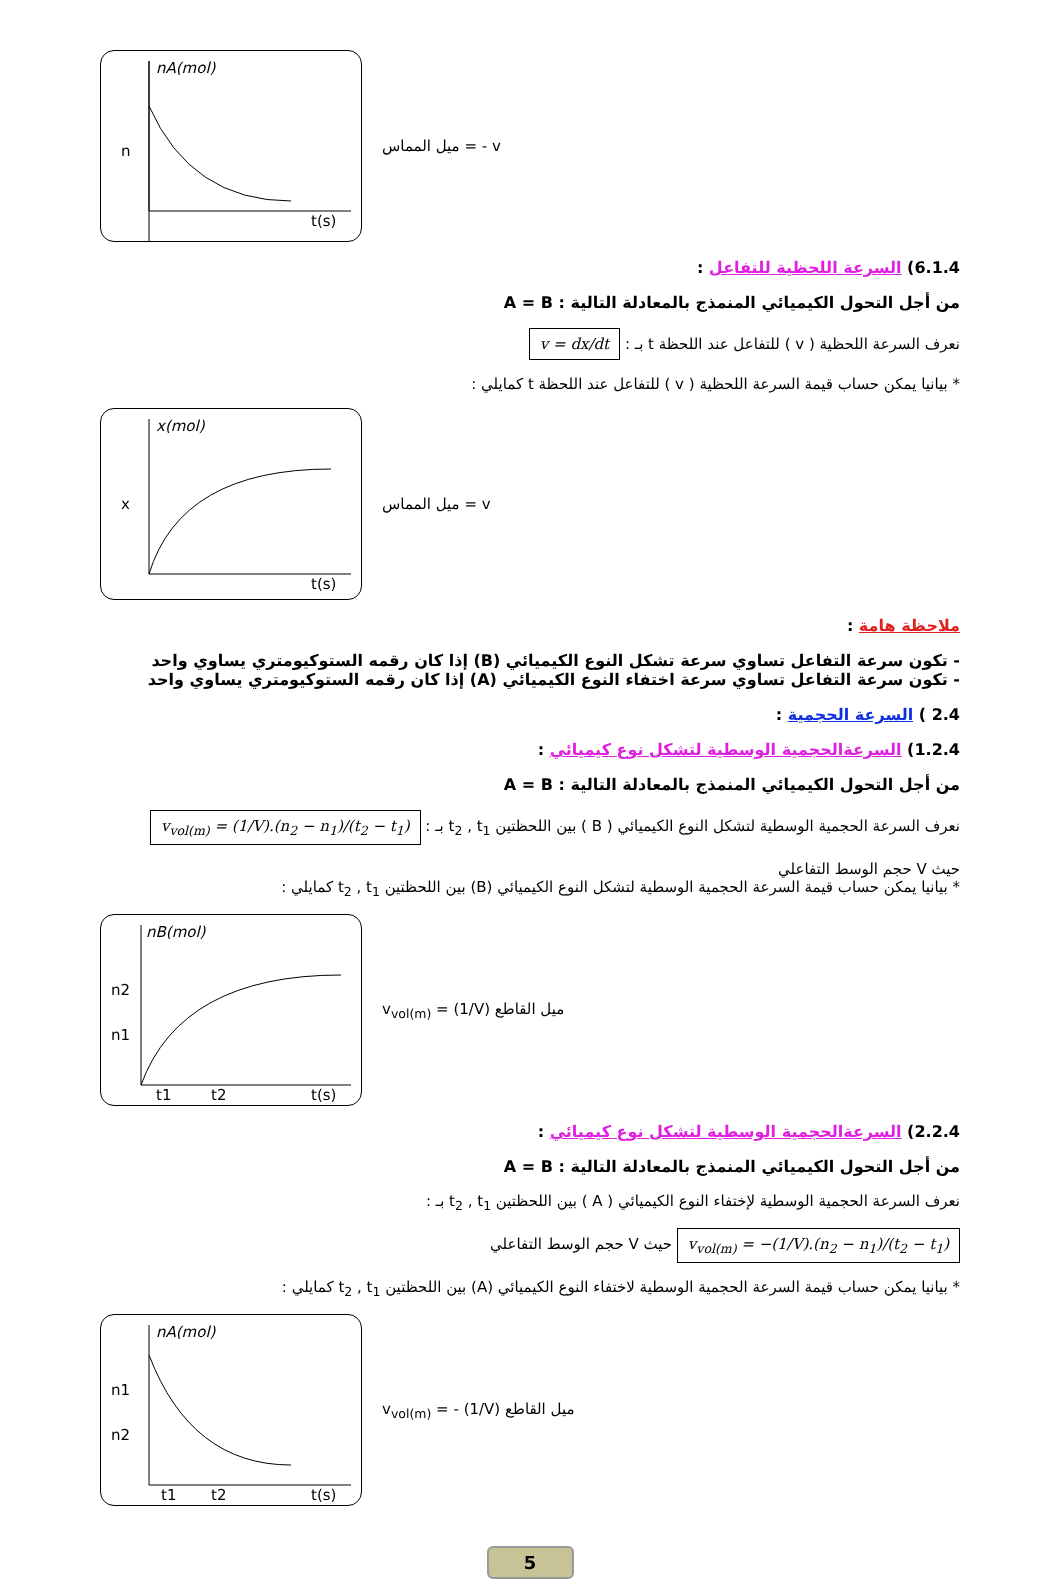nA(mol)
n
t(s)
ميل المماس = - v
6.1.4) السرعة اللحظية للتفاعل :
من أجل التحول الكيميائي المنمذج بالمعادلة التالية : A = B
نعرف السرعة اللحظية ( v ) للتفاعل عند اللحظة t بـ : v = dx/dt
* بيانيا يمكن حساب قيمة السرعة اللحظية ( v ) للتفاعل عند اللحظة t كمايلي :
x(mol)
x
t(s)
ميل المماس = v
ملاحظة هامة :
- تكون سرعة التفاعل تساوي سرعة تشكل النوع الكيميائي (B) إذا كان رقمه الستوكيومتري يساوي واحد
- تكون سرعة التفاعل تساوي سرعة اختفاء النوع الكيميائي (A) إذا كان رقمه الستوكيومتري يساوي واحد
2.4 ) السرعة الحجمية :
1.2.4) السرعةالحجمية الوسطية لتشكل نوع كيميائي :
من أجل التحول الكيميائي المنمذج بالمعادلة التالية : A = B
نعرف السرعة الحجمية الوسطية لتشكل النوع الكيميائي ( B ) بين اللحظتين t<sub>2</sub> , t<sub>1</sub> بـ : v<sub>vol(m)</sub> = (1/V).(n<sub>2</sub> − n<sub>1</sub>)/(t<sub>2</sub> − t<sub>1</sub>)
حيث V حجم الوسط التفاعلي
* بيانيا يمكن حساب قيمة السرعة الحجمية الوسطية لتشكل النوع الكيميائي (B) بين اللحظتين t<sub>2</sub> , t<sub>1</sub> كمايلي :
nB(mol)
n2
n1
t1
t2
t(s)
v<sub>vol(m)</sub> = (1/V) ميل القاطع
2.2.4) السرعةالحجمية الوسطية لتشكل نوع كيميائي :
من أجل التحول الكيميائي المنمذج بالمعادلة التالية : A = B
نعرف السرعة الحجمية الوسطية لإختفاء النوع الكيميائي ( A ) بين اللحظتين t<sub>2</sub> , t<sub>1</sub> بـ :
v<sub>vol(m)</sub> = −(1/V).(n<sub>2</sub> − n<sub>1</sub>)/(t<sub>2</sub> − t<sub>1</sub>) حيث V حجم الوسط التفاعلي
* بيانيا يمكن حساب قيمة السرعة الحجمية الوسطية لاختفاء النوع الكيميائي (A) بين اللحظتين t<sub>2</sub> , t<sub>1</sub> كمايلي :
nA(mol)
n1
n2
t1
t2
t(s)
v<sub>vol(m)</sub> = - (1/V) ميل القاطع
5